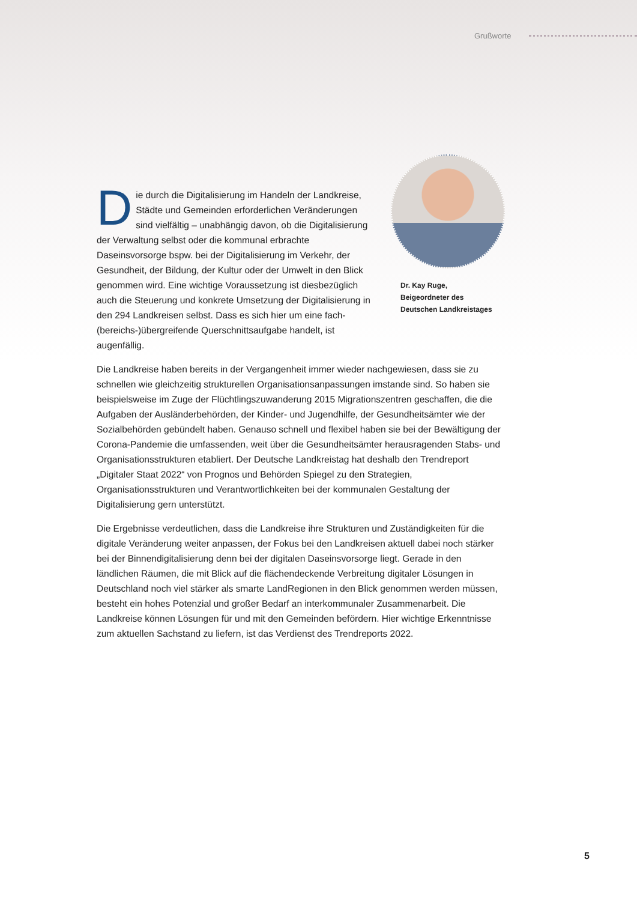Grußworte
Die durch die Digitalisierung im Handeln der Landkreise, Städte und Gemeinden erforderlichen Veränderungen sind vielfältig – unabhängig davon, ob die Digitalisierung der Verwaltung selbst oder die kommunal erbrachte Daseinsvorsorge bspw. bei der Digitalisierung im Verkehr, der Gesundheit, der Bildung, der Kultur oder der Umwelt in den Blick genommen wird. Eine wichtige Voraussetzung ist diesbezüglich auch die Steuerung und konkrete Umsetzung der Digitalisierung in den 294 Landkreisen selbst. Dass es sich hier um eine fach-(bereichs-)übergreifende Querschnittsaufgabe handelt, ist augenfällig.
Dr. Kay Ruge,
Beigeordneter des
Deutschen Landkreistages
Die Landkreise haben bereits in der Vergangenheit immer wieder nachgewiesen, dass sie zu schnellen wie gleichzeitig strukturellen Organisationsanpassungen imstande sind. So haben sie beispielsweise im Zuge der Flüchtlingszuwanderung 2015 Migrationszentren geschaffen, die die Aufgaben der Ausländerbehörden, der Kinder- und Jugendhilfe, der Gesundheitsämter wie der Sozialbehörden gebündelt haben. Genauso schnell und flexibel haben sie bei der Bewältigung der Corona-Pandemie die umfassenden, weit über die Gesundheitsämter herausragenden Stabs- und Organisationsstrukturen etabliert. Der Deutsche Landkreistag hat deshalb den Trendreport „Digitaler Staat 2022“ von Prognos und Behörden Spiegel zu den Strategien, Organisationsstrukturen und Verantwortlichkeiten bei der kommunalen Gestaltung der Digitalisierung gern unterstützt.
Die Ergebnisse verdeutlichen, dass die Landkreise ihre Strukturen und Zuständigkeiten für die digitale Veränderung weiter anpassen, der Fokus bei den Landkreisen aktuell dabei noch stärker bei der Binnendigitalisierung denn bei der digitalen Daseinsvorsorge liegt. Gerade in den ländlichen Räumen, die mit Blick auf die flächendeckende Verbreitung digitaler Lösungen in Deutschland noch viel stärker als smarte LandRegionen in den Blick genommen werden müssen, besteht ein hohes Potenzial und großer Bedarf an interkommunaler Zusammenarbeit. Die Landkreise können Lösungen für und mit den Gemeinden befördern. Hier wichtige Erkenntnisse zum aktuellen Sachstand zu liefern, ist das Verdienst des Trendreports 2022.
5